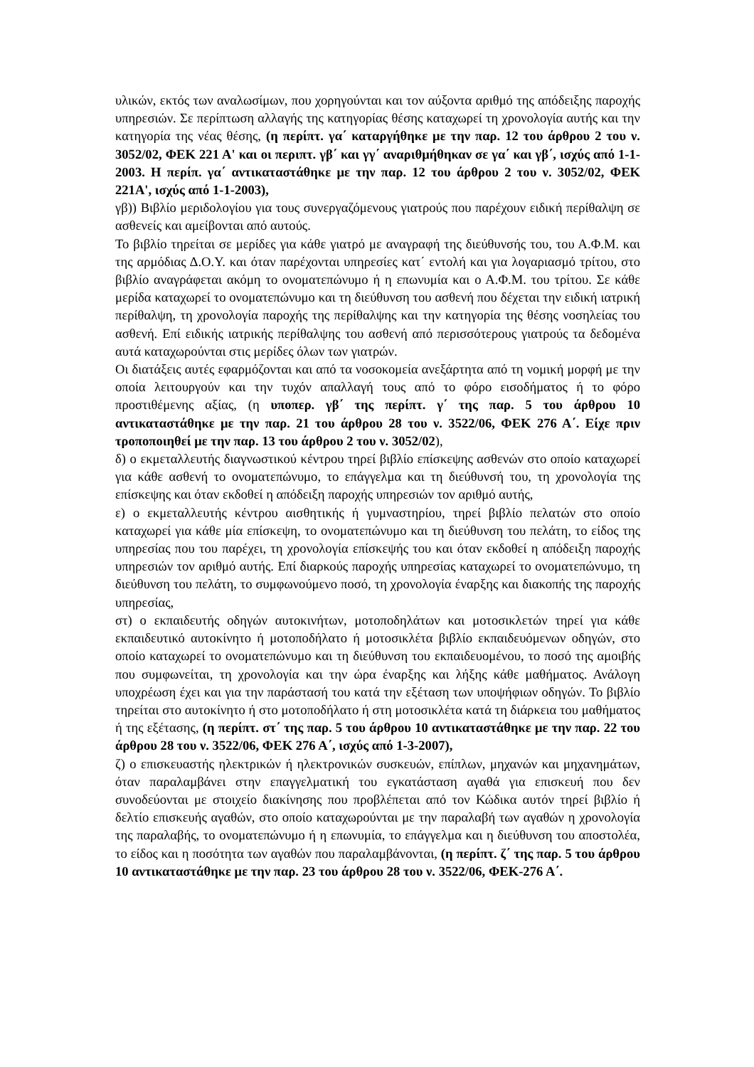υλικών, εκτός των αναλωσίμων, που χορηγούνται και τον αύξοντα αριθμό της απόδειξης παροχής υπηρεσιών. Σε περίπτωση αλλαγής της κατηγορίας θέσης καταχωρεί τη χρονολογία αυτής και την κατηγορία της νέας θέσης, (η περίπτ. γα΄ καταργήθηκε με την παρ. 12 του άρθρου 2 του ν. 3052/02, ΦΕΚ 221 Α' και οι περιπτ. γβ΄ και γγ΄ αναριθμήθηκαν σε γα΄ και γβ΄, ισχύς από 1-1-2003. Η περίπ. γα΄ αντικαταστάθηκε με την παρ. 12 του άρθρου 2 του ν. 3052/02, ΦΕΚ 221Α', ισχύς από 1-1-2003),
γβ)) Βιβλίο μεριδολογίου για τους συνεργαζόμενους γιατρούς που παρέχουν ειδική περίθαλψη σε ασθενείς και αμείβονται από αυτούς.
Το βιβλίο τηρείται σε μερίδες για κάθε γιατρό με αναγραφή της διεύθυνσής του, του Α.Φ.Μ. και της αρμόδιας Δ.Ο.Υ. και όταν παρέχονται υπηρεσίες κατ΄ εντολή και για λογαριασμό τρίτου, στο βιβλίο αναγράφεται ακόμη το ονοματεπώνυμο ή η επωνυμία και ο Α.Φ.Μ. του τρίτου. Σε κάθε μερίδα καταχωρεί το ονοματεπώνυμο και τη διεύθυνση του ασθενή που δέχεται την ειδική ιατρική περίθαλψη, τη χρονολογία παροχής της περίθαλψης και την κατηγορία της θέσης νοσηλείας του ασθενή. Επί ειδικής ιατρικής περίθαλψης του ασθενή από περισσότερους γιατρούς τα δεδομένα αυτά καταχωρούνται στις μερίδες όλων των γιατρών.
Οι διατάξεις αυτές εφαρμόζονται και από τα νοσοκομεία ανεξάρτητα από τη νομική μορφή με την οποία λειτουργούν και την τυχόν απαλλαγή τους από το φόρο εισοδήματος ή το φόρο προστιθέμενης αξίας, (η υποπερ. γβ΄ της περίπτ. γ΄ της παρ. 5 του άρθρου 10 αντικαταστάθηκε με την παρ. 21 του άρθρου 28 του ν. 3522/06, ΦΕΚ 276 Α΄. Είχε πριν τροποποιηθεί με την παρ. 13 του άρθρου 2 του ν. 3052/02),
δ) ο εκμεταλλευτής διαγνωστικού κέντρου τηρεί βιβλίο επίσκεψης ασθενών στο οποίο καταχωρεί για κάθε ασθενή το ονοματεπώνυμο, το επάγγελμα και τη διεύθυνσή του, τη χρονολογία της επίσκεψης και όταν εκδοθεί η απόδειξη παροχής υπηρεσιών τον αριθμό αυτής,
ε) ο εκμεταλλευτής κέντρου αισθητικής ή γυμναστηρίου, τηρεί βιβλίο πελατών στο οποίο καταχωρεί για κάθε μία επίσκεψη, το ονοματεπώνυμο και τη διεύθυνση του πελάτη, το είδος της υπηρεσίας που του παρέχει, τη χρονολογία επίσκεψής του και όταν εκδοθεί η απόδειξη παροχής υπηρεσιών τον αριθμό αυτής. Επί διαρκούς παροχής υπηρεσίας καταχωρεί το ονοματεπώνυμο, τη διεύθυνση του πελάτη, το συμφωνούμενο ποσό, τη χρονολογία έναρξης και διακοπής της παροχής υπηρεσίας,
στ) ο εκπαιδευτής οδηγών αυτοκινήτων, μοτοποδηλάτων και μοτοσικλετών τηρεί για κάθε εκπαιδευτικό αυτοκίνητο ή μοτοποδήλατο ή μοτοσικλέτα βιβλίο εκπαιδευόμενων οδηγών, στο οποίο καταχωρεί το ονοματεπώνυμο και τη διεύθυνση του εκπαιδευομένου, το ποσό της αμοιβής που συμφωνείται, τη χρονολογία και την ώρα έναρξης και λήξης κάθε μαθήματος. Ανάλογη υποχρέωση έχει και για την παράστασή του κατά την εξέταση των υποψήφιων οδηγών. Το βιβλίο τηρείται στο αυτοκίνητο ή στο μοτοποδήλατο ή στη μοτοσικλέτα κατά τη διάρκεια του μαθήματος ή της εξέτασης, (η περίπτ. στ΄ της παρ. 5 του άρθρου 10 αντικαταστάθηκε με την παρ. 22 του άρθρου 28 του ν. 3522/06, ΦΕΚ 276 Α΄, ισχύς από 1-3-2007),
ζ) ο επισκευαστής ηλεκτρικών ή ηλεκτρονικών συσκευών, επίπλων, μηχανών και μηχανημάτων, όταν παραλαμβάνει στην επαγγελματική του εγκατάσταση αγαθά για επισκευή που δεν συνοδεύονται με στοιχείο διακίνησης που προβλέπεται από τον Κώδικα αυτόν τηρεί βιβλίο ή δελτίο επισκευής αγαθών, στο οποίο καταχωρούνται με την παραλαβή των αγαθών η χρονολογία της παραλαβής, το ονοματεπώνυμο ή η επωνυμία, το επάγγελμα και η διεύθυνση του αποστολέα, το είδος και η ποσότητα των αγαθών που παραλαμβάνονται, (η περίπτ. ζ΄ της παρ. 5 του άρθρου 10 αντικαταστάθηκε με την παρ. 23 του άρθρου 28 του ν. 3522/06, ΦΕΚ-276 Α΄.